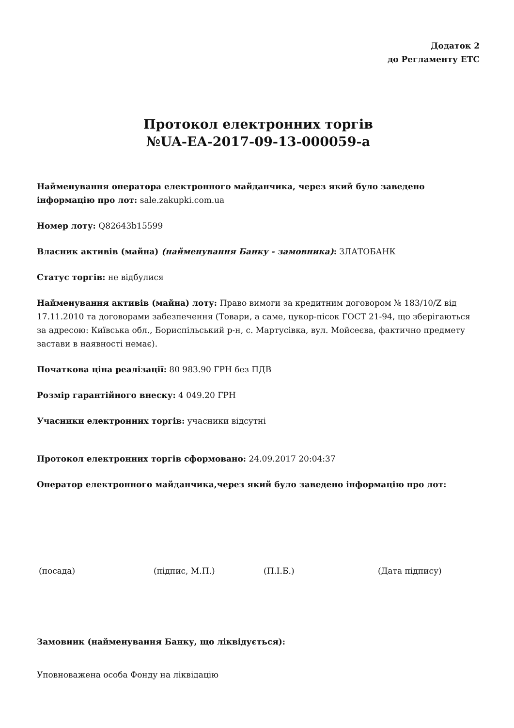Додаток 2
до Регламенту ЕТС
Протокол електронних торгів
№UA-EA-2017-09-13-000059-a
Найменування оператора електронного майданчика, через який було заведено інформацію про лот: sale.zakupki.com.ua
Номер лоту: Q82643b15599
Власник активів (майна) (найменування Банку - замовника): ЗЛАТОБАНК
Статус торгів: не відбулися
Найменування активів (майна) лоту: Право вимоги за кредитним договором № 183/10/Z від 17.11.2010 та договорами забезпечення (Товари, а саме, цукор-пісок ГОСТ 21-94, що зберігаються за адресою: Київська обл., Бориспільський р-н, с. Мартусівка, вул. Мойсеєва, фактично предмету застави в наявності немає).
Початкова ціна реалізації: 80 983.90 ГРН без ПДВ
Розмір гарантійного внеску: 4 049.20 ГРН
Учасники електронних торгів: учасники відсутні
Протокол електронних торгів сформовано: 24.09.2017 20:04:37
Оператор електронного майданчика,через який було заведено інформацію про лот:
(посада) (підпис, М.П.) (П.І.Б.) (Дата підпису)
Замовник (найменування Банку, що ліквідується):
Уповноважена особа Фонду на ліквідацію